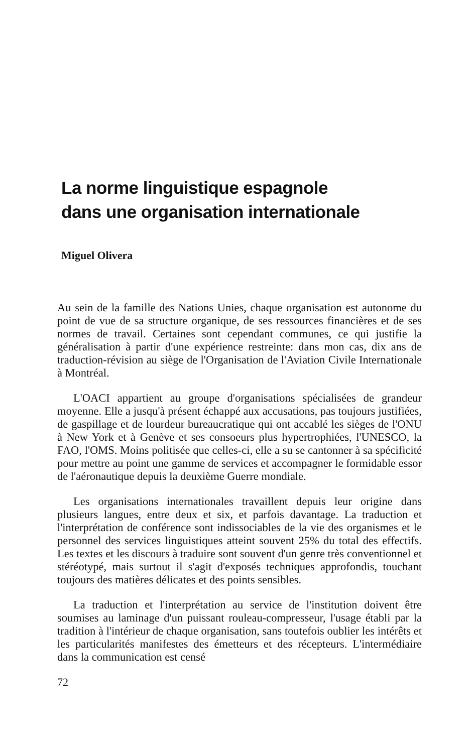La norme linguistique espagnole
dans une organisation internationale
Miguel Olivera
Au sein de la famille des Nations Unies, chaque organisation est autonome du point de vue de sa structure organique, de ses ressources financières et de ses normes de travail. Certaines sont cependant communes, ce qui justifie la généralisation à partir d'une expérience restreinte: dans mon cas, dix ans de traduction-révision au siège de l'Organisation de l'Aviation Civile Internationale à Montréal.
L'OACI appartient au groupe d'organisations spécialisées de grandeur moyenne. Elle a jusqu'à présent échappé aux accusations, pas toujours justifiées, de gaspillage et de lourdeur bureaucratique qui ont accablé les sièges de l'ONU à New York et à Genève et ses consoeurs plus hypertrophiées, l'UNESCO, la FAO, l'OMS. Moins politisée que celles-ci, elle a su se cantonner à sa spécificité pour mettre au point une gamme de services et accompagner le formidable essor de l'aéronautique depuis la deuxième Guerre mondiale.
Les organisations internationales travaillent depuis leur origine dans plusieurs langues, entre deux et six, et parfois davantage. La traduction et l'interprétation de conférence sont indissociables de la vie des organismes et le personnel des services linguistiques atteint souvent 25% du total des effectifs. Les textes et les discours à traduire sont souvent d'un genre très conventionnel et stéréotypé, mais surtout il s'agit d'exposés techniques approfondis, touchant toujours des matières délicates et des points sensibles.
La traduction et l'interprétation au service de l'institution doivent être soumises au laminage d'un puissant rouleau-compresseur, l'usage établi par la tradition à l'intérieur de chaque organisation, sans toutefois oublier les intérêts et les particularités manifestes des émetteurs et des récepteurs. L'intermédiaire dans la communication est censé
72